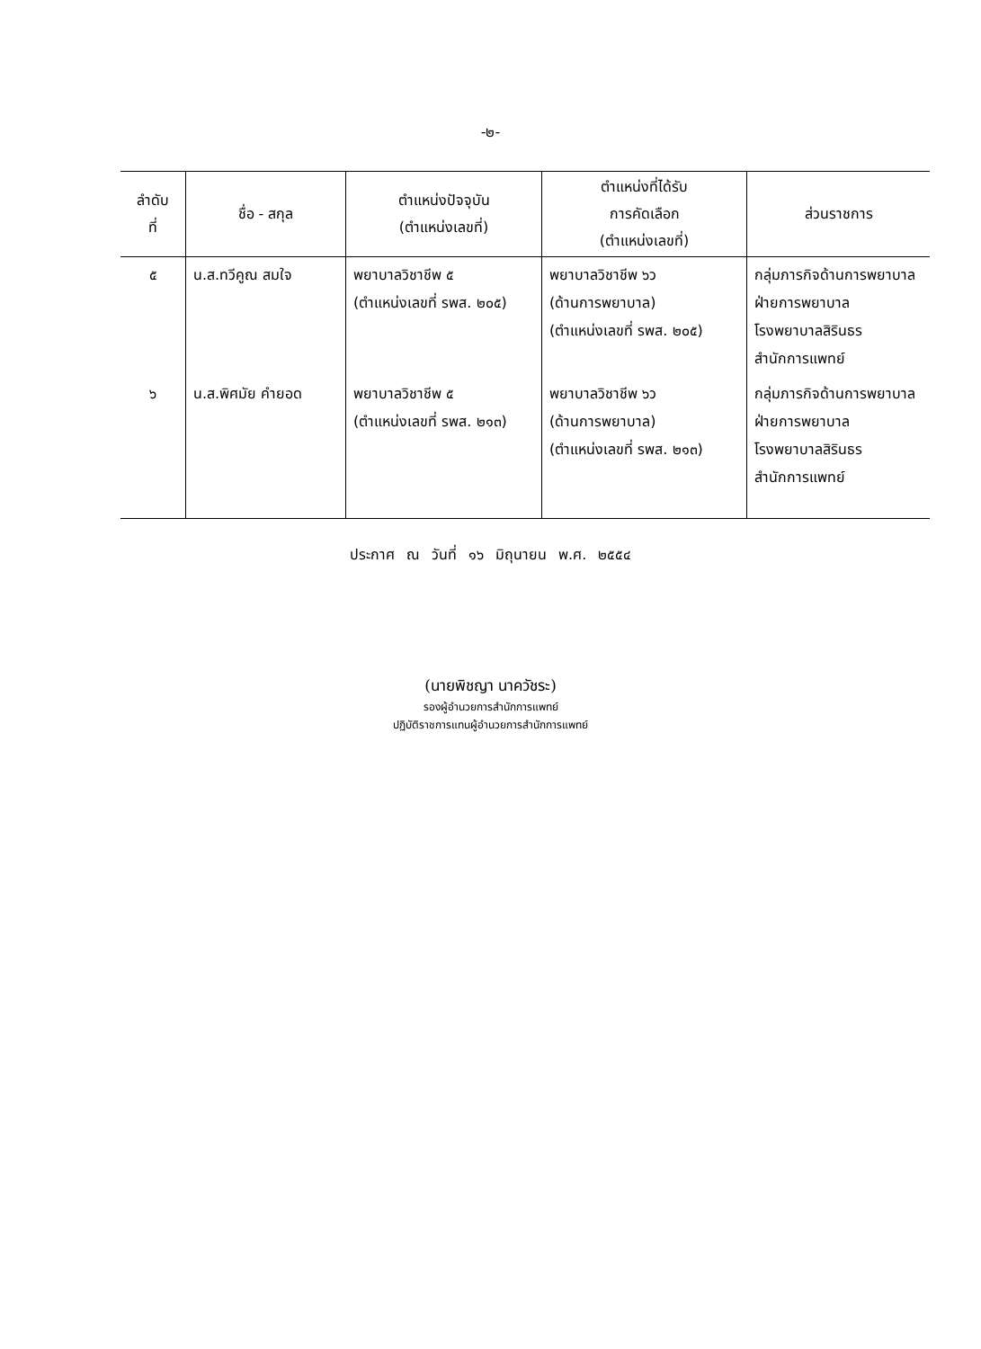-๒-
| ลำดับ ที่ | ชื่อ - สกุล | ตำแหน่งปัจจุบัน (ตำแหน่งเลขที่) | ตำแหน่งที่ได้รับ การคัดเลือก (ตำแหน่งเลขที่) | ส่วนราชการ |
| --- | --- | --- | --- | --- |
| ๕ | น.ส.ทวีคูณ สมใจ | พยาบาลวิชาชีพ ๕ (ตำแหน่งเลขที่ รพส. ๒๐๕) | พยาบาลวิชาชีพ ๖ว (ด้านการพยาบาล) (ตำแหน่งเลขที่ รพส. ๒๐๕) | กลุ่มภารกิจด้านการพยาบาล ฝ่ายการพยาบาล โรงพยาบาลสิรินธร สำนักการแพทย์ |
| ๖ | น.ส.พิศมัย คำยอด | พยาบาลวิชาชีพ ๕ (ตำแหน่งเลขที่ รพส. ๒๑๓) | พยาบาลวิชาชีพ ๖ว (ด้านการพยาบาล) (ตำแหน่งเลขที่ รพส. ๒๑๓) | กลุ่มภารกิจด้านการพยาบาล ฝ่ายการพยาบาล โรงพยาบาลสิรินธร สำนักการแพทย์ |
ประกาศ ณ วันที่ ๑๖ มิถุนายน พ.ศ. ๒๕๕๔
(นายพิชญา นาควัชระ)
รองผู้อำนวยการสำนักการแพทย์
ปฏิบัติราชการแทนผู้อำนวยการสำนักการแพทย์